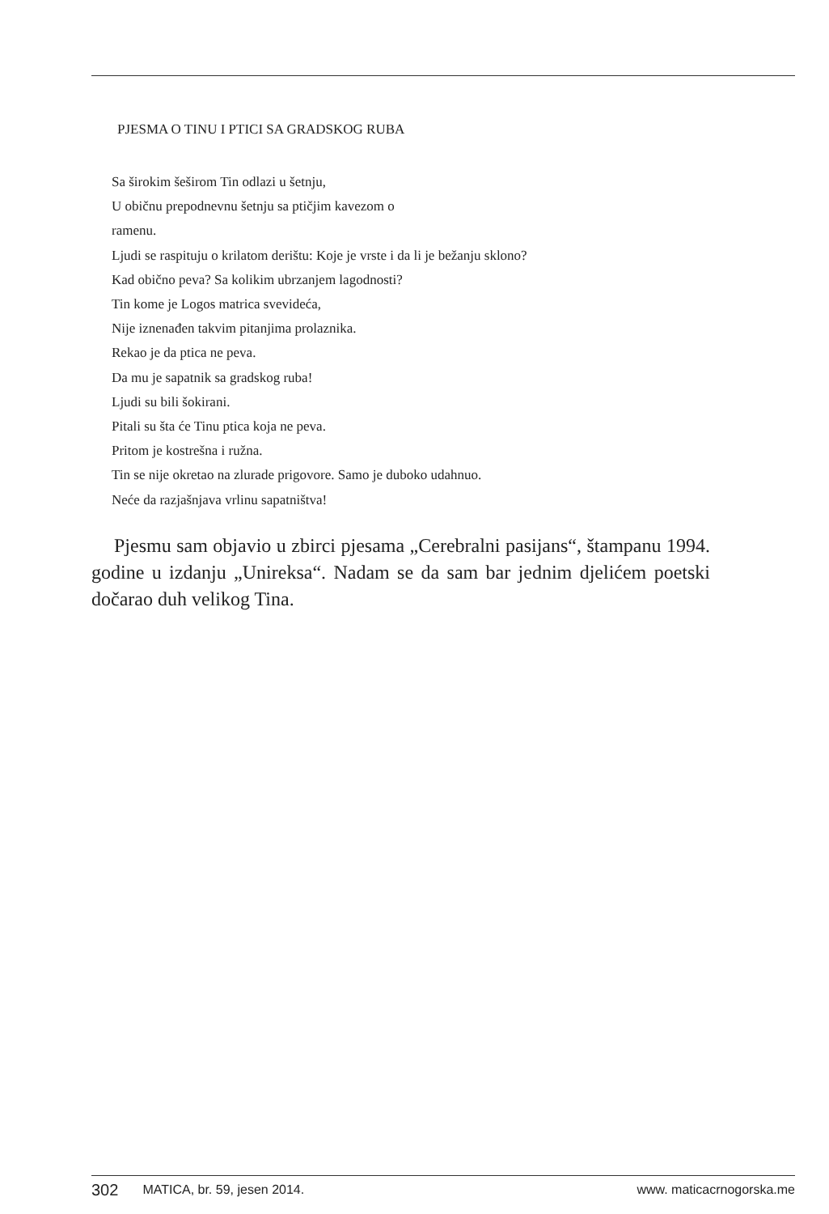PJESMA O TINU I PTICI SA GRADSKOG RUBA
Sa širokim šeširom Tin odlazi u šetnju,
U običnu prepodnevnu šetnju sa ptičjim kavezom o
ramenu.
Ljudi se raspituju o krilatom derištu: Koje je vrste i da li je bežanju sklono?
Kad obično peva? Sa kolikim ubrzanjem lagodnosti?
Tin kome je Logos matrica svevideća,
Nije iznenađen takvim pitanjima prolaznika.
Rekao je da ptica ne peva.
Da mu je sapatnik sa gradskog ruba!
Ljudi su bili šokirani.
Pitali su šta će Tinu ptica koja ne peva.
Pritom je kostrešna i ružna.
Tin se nije okretao na zlurade prigovore. Samo je duboko udahnuo.
Neće da razjašnjava vrlinu sapatništva!
Pjesmu sam objavio u zbirci pjesama „Cerebralni pasijans“, štampanu 1994. godine u izdanju „Unireksa“. Nadam se da sam bar jednim djelićem poetski dočarao duh velikog Tina.
302 MATICA, br. 59, jesen 2014. www. maticacrnogorska.me